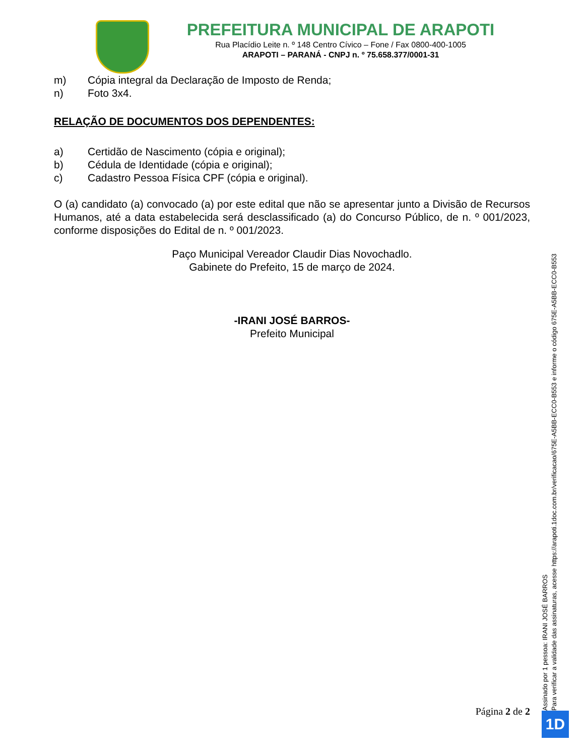PREFEITURA MUNICIPAL DE ARAPOTI
Rua Placídio Leite n. º 148 Centro Cívico – Fone / Fax 0800-400-1005
ARAPOTI – PARANÁ - CNPJ n. º 75.658.377/0001-31
m) Cópia integral da Declaração de Imposto de Renda;
n) Foto 3x4.
RELAÇÃO DE DOCUMENTOS DOS DEPENDENTES:
a) Certidão de Nascimento (cópia e original);
b) Cédula de Identidade (cópia e original);
c) Cadastro Pessoa Física CPF (cópia e original).
O (a) candidato (a) convocado (a) por este edital que não se apresentar junto a Divisão de Recursos Humanos, até a data estabelecida será desclassificado (a) do Concurso Público, de n. º 001/2023, conforme disposições do Edital de n. º 001/2023.
Paço Municipal Vereador Claudir Dias Novochadlo.
Gabinete do Prefeito, 15 de março de 2024.
-IRANI JOSÉ BARROS-
Prefeito Municipal
Assinado por 1 pessoa: IRANI JOSÉ BARROS
Para verificar a validade das assinaturas, acesse https://arapoti.1doc.com.br/verificacao/675E-A5BB-ECC0-B553 e informe o código 675E-A5BB-ECC0-B553
Página 2 de 2 1D